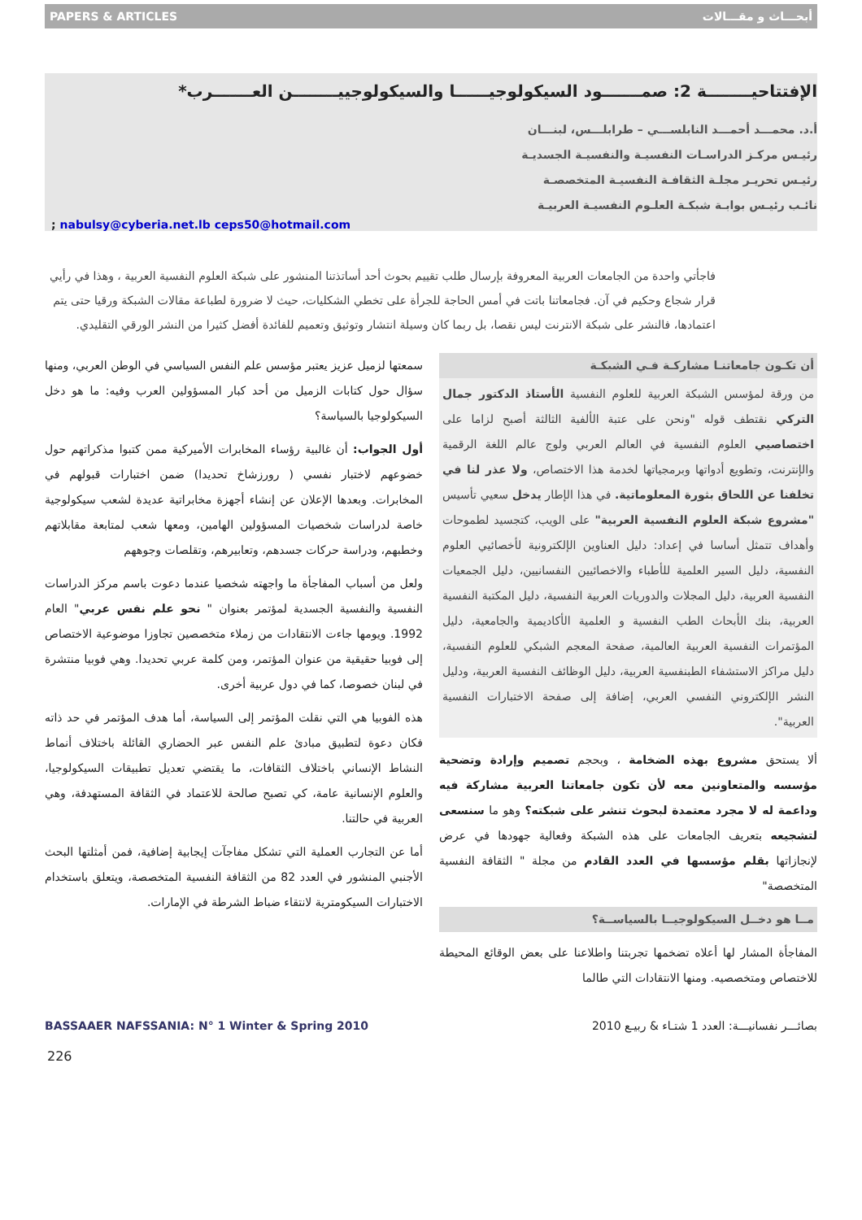PAPERS & ARTICLES أبحـــاث و مقـــالات
الإفتتاحيــــــــة 2: صمـــــــود السيكولوجيــــــا والسيكولوجييــــــــن العـــــــرب*
أ.د. محمـــد أحمـــد النابلســـي – طرابلـــس، لبنـــان
رئيـس مركـز الدراسـات النفسيـة والنفسيـة الجسديـة
رئيـس تحريـر مجلـة الثقافـة النفسيـة المتخصصـة
نائـب رئيـس بوابـة شبكـة العلـوم النفسيـة العربيـة
; nabulsy@cyberia.net.lb ceps50@hotmail.com
فاجأتي واحدة من الجامعات العربية المعروفة بإرسال طلب تقييم بحوث أحد أساتذتنا المنشور على شبكة العلوم النفسية العربية ، وهذا في رأيي قرار شجاع وحكيم في آن. فجامعاتنا باتت في أمس الحاجة للجرأة على تخطي الشكليات، حيث لا ضرورة لطباعة مقالات الشبكة ورقيا حتى يتم اعتمادها، فالنشر على شبكة الانترنت ليس نقصا، بل ربما كان وسيلة انتشار وتوثيق وتعميم للفائدة أفضل كثيرا من النشر الورقي التقليدي.
أن تكـون جامعاتنـا مشاركـة فـي الشبكـة
من ورقة لمؤسس الشبكة العربية للعلوم النفسية الأستاذ الدكتور جمال التركي نقتطف قوله "ونحن على عتبة الألفية الثالثة أصبح لزاما على اختصاصيي العلوم النفسية في العالم العربي ولوج عالم اللغة الرقمية والإنترنت، وتطويع أدواتها وبرمجياتها لخدمة هذا الاختصاص، ولا عذر لنا في تخلفنا عن اللحاق بثورة المعلوماتية. في هذا الإطار يدخل سعيي تأسيس "مشروع شبكة العلوم النفسية العربية" على الويب، كتجسيد لطموحات وأهداف تتمثل أساسا في إعداد: دليل العناوين الإلكترونية لأخصائيي العلوم النفسية، دليل السير العلمية للأطباء والاخصائيين النفسانيين، دليل الجمعيات النفسية العربية، دليل المجلات والدوريات العربية النفسية، دليل المكتبة النفسية العربية، بنك الأبحاث الطب النفسية و العلمية الأكاديمية والجامعية، دليل المؤتمرات النفسية العربية العالمية، صفحة المعجم الشبكي للعلوم النفسية، دليل مراكز الاستشفاء الطبنفسية العربية، دليل الوظائف النفسية العربية، ودليل النشر الإلكتروني النفسي العربي، إضافة إلى صفحة الاختبارات النفسية العربية".
ألا يستحق مشروع بهذه الضخامة ، وبحجم تصميم وإرادة وتضحية مؤسسه والمتعاونين معه لأن تكون جامعاتنا العربية مشاركة فيه وداعمة له لا مجرد معتمدة لبحوث تنشر على شبكته؟ وهو ما سنسعى لتشجيعه بتعريف الجامعات على هذه الشبكة وفعالية جهودها في عرض لإنجازاتها بقلم مؤسسها في العدد القادم من مجلة " الثقافة النفسية المتخصصة"
مــا هو دخــل السيكولوجيــا بالسياســة؟
المفاجأة المشار لها أعلاه تضخمها تجربتنا واطلاعنا على بعض الوقائع المحيطة للاختصاص ومتخصصيه. ومنها الانتقادات التي طالما
سمعتها لزميل عزيز يعتبر مؤسس علم النفس السياسي في الوطن العربي، ومنها سؤال حول كتابات الزميل من أحد كبار المسؤولين العرب وفيه: ما هو دخل السيكولوجيا بالسياسة؟
أول الجواب: أن غالبية رؤساء المخابرات الأميركية ممن كتبوا مذكراتهم حول خضوعهم لاختبار نفسي ( رورزشاخ تحديدا) ضمن اختبارات قبولهم في المخابرات. وبعدها الإعلان عن إنشاء أجهزة مخابراتية عديدة لشعب سيكولوجية خاصة لدراسات شخصيات المسؤولين الهامين، ومعها شعب لمتابعة مقابلاتهم وخطبهم، ودراسة حركات جسدهم، وتعابيرهم، وتقلصات وجوههم
ولعل من أسباب المفاجأة ما واجهته شخصيا عندما دعوت باسم مركز الدراسات النفسية والنفسية الجسدية لمؤتمر بعنوان " نحو علم نفس عربي" العام 1992. ويومها جاءت الانتقادات من زملاء متخصصين تجاوزا موضوعية الاختصاص إلى فوبيا حقيقية من عنوان المؤتمر، ومن كلمة عربي تحديدا. وهي فوبيا منتشرة في لبنان خصوصا، كما في دول عربية أخرى.
هذه الفوبيا هي التي نقلت المؤتمر إلى السياسة، أما هدف المؤتمر في حد ذاته فكان دعوة لتطبيق مبادئ علم النفس عبر الحضاري القائلة باختلاف أنماط النشاط الإنساني باختلاف الثقافات، ما يقتضي تعديل تطبيقات السيكولوجيا، والعلوم الإنسانية عامة، كي تصبح صالحة للاعتماد في الثقافة المستهدفة، وهي العربية في حالتنا.
أما عن التجارب العملية التي تشكل مفاجآت إيجابية إضافية، فمن أمثلتها البحث الأجنبي المنشور في العدد 82 من الثقافة النفسية المتخصصة، ويتعلق باستخدام الاختبارات السيكومترية لانتقاء ضباط الشرطة في الإمارات.
BASSAAER NAFSSANIA: N° 1 Winter & Spring 2010 بصائـــر نفسانيـــة: العدد 1 شتـاء & ربيـع 2010
226